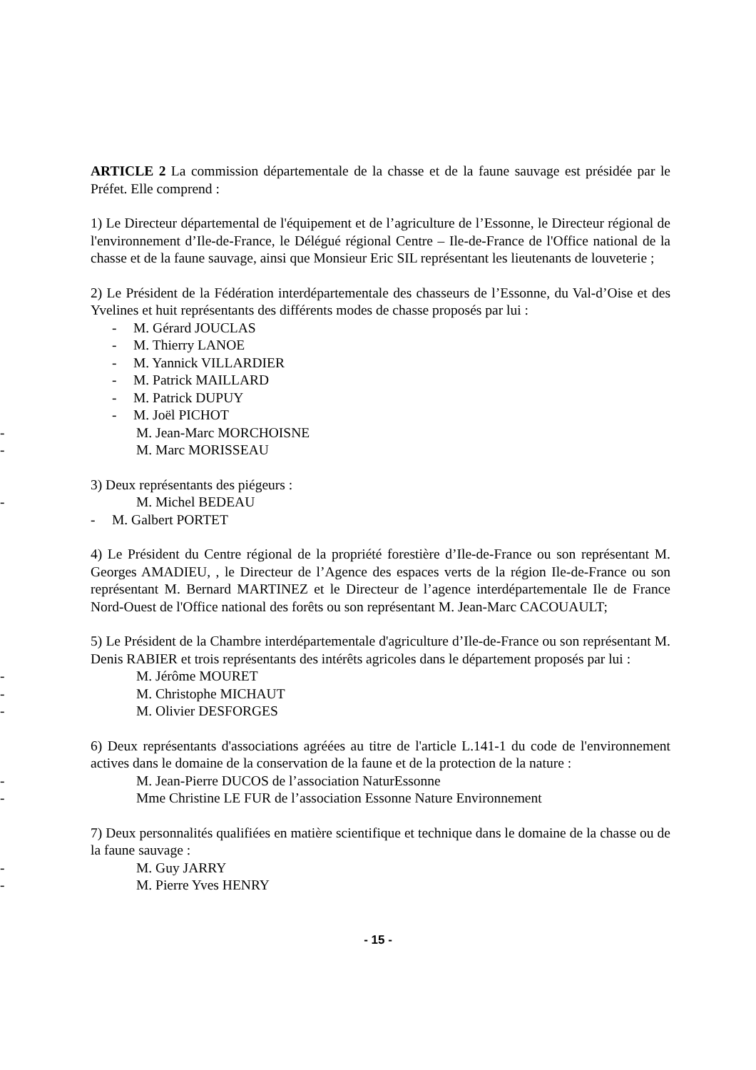ARTICLE 2 La commission départementale de la chasse et de la faune sauvage est présidée par le Préfet. Elle comprend :
1) Le Directeur départemental de l'équipement et de l’agriculture de l’Essonne, le Directeur régional de l'environnement d’Ile-de-France, le Délégué régional Centre – Ile-de-France de l'Office national de la chasse et de la faune sauvage, ainsi que Monsieur Eric SIL représentant les lieutenants de louveterie ;
2) Le Président de la Fédération interdépartementale des chasseurs de l’Essonne, du Val-d’Oise et des Yvelines et huit représentants des différents modes de chasse proposés par lui :
- M. Gérard JOUCLAS
- M. Thierry LANOE
- M. Yannick VILLARDIER
- M. Patrick MAILLARD
- M. Patrick DUPUY
- M. Joël PICHOT
- M. Jean-Marc MORCHOISNE
- M. Marc MORISSEAU
3) Deux représentants des piégeurs :
- M. Michel BEDEAU
- M. Galbert PORTET
4) Le Président du Centre régional de la propriété forestière d’Ile-de-France ou son représentant M. Georges AMADIEU, , le Directeur de l’Agence des espaces verts de la région Ile-de-France ou son représentant M. Bernard MARTINEZ et le Directeur de l’agence interdépartementale Ile de France Nord-Ouest de l'Office national des forêts ou son représentant M. Jean-Marc CACOUAULT;
5) Le Président de la Chambre interdépartementale d'agriculture d’Ile-de-France ou son représentant M. Denis RABIER et trois représentants des intérêts agricoles dans le département proposés par lui :
- M. Jérôme MOURET
- M. Christophe MICHAUT
- M. Olivier DESFORGES
6) Deux représentants d'associations agréées au titre de l'article L.141-1 du code de l'environnement actives dans le domaine de la conservation de la faune et de la protection de la nature :
- M. Jean-Pierre DUCOS de l’association NaturEssonne
- Mme Christine LE FUR de l’association Essonne Nature Environnement
7) Deux personnalités qualifiées en matière scientifique et technique dans le domaine de la chasse ou de la faune sauvage :
- M. Guy JARRY
- M. Pierre Yves HENRY
- 15 -